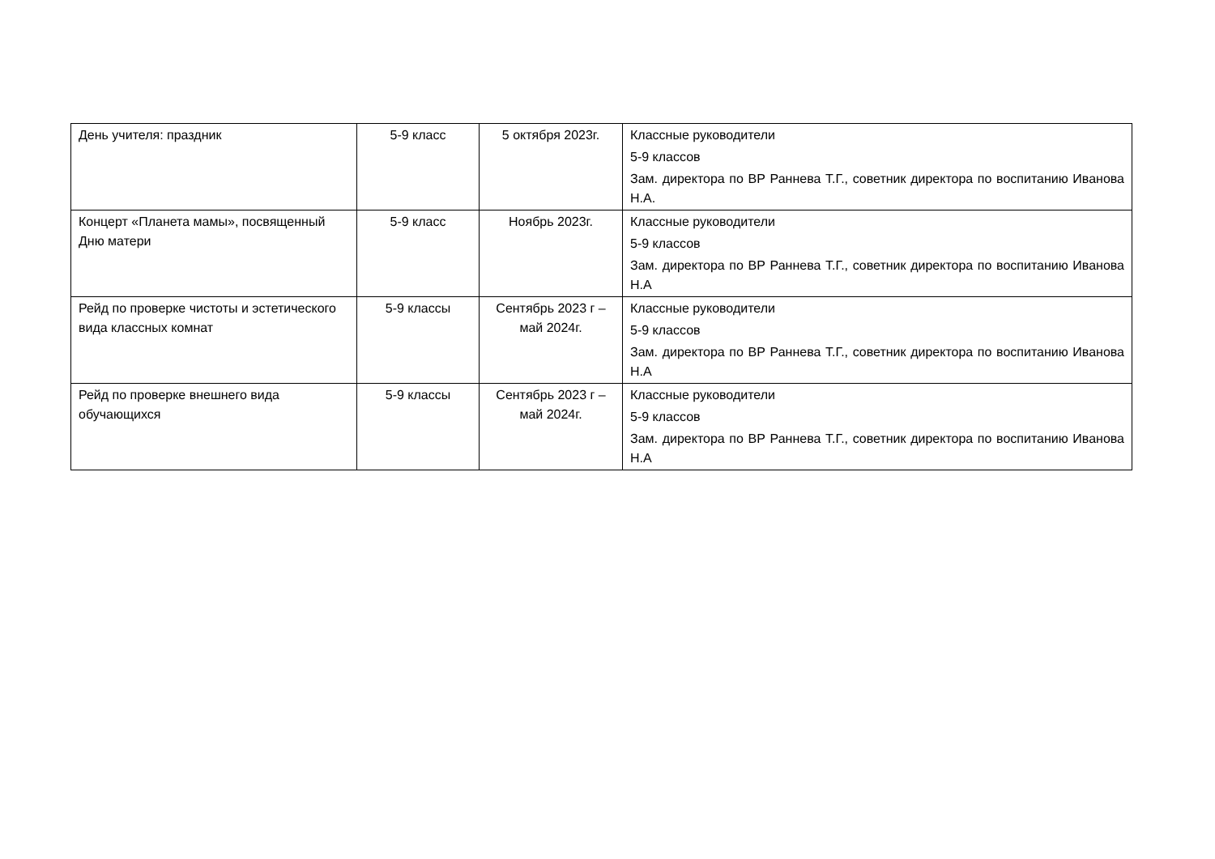| День учителя: праздник | 5-9 класс | 5 октября 2023г. | Классные руководители 5-9 классов Зам. директора по ВР Раннева Т.Г., советник директора по воспитанию Иванова Н.А. |
| Концерт «Планета мамы», посвященный Дню матери | 5-9 класс | Ноябрь 2023г. | Классные руководители 5-9 классов Зам. директора по ВР Раннева Т.Г., советник директора по воспитанию Иванова Н.А |
| Рейд по проверке чистоты и эстетического вида классных комнат | 5-9 классы | Сентябрь 2023 г – май 2024г. | Классные руководители 5-9 классов Зам. директора по ВР Раннева Т.Г., советник директора по воспитанию Иванова Н.А |
| Рейд по проверке внешнего вида обучающихся | 5-9 классы | Сентябрь 2023 г – май 2024г. | Классные руководители 5-9 классов Зам. директора по ВР Раннева Т.Г., советник директора по воспитанию Иванова Н.А |